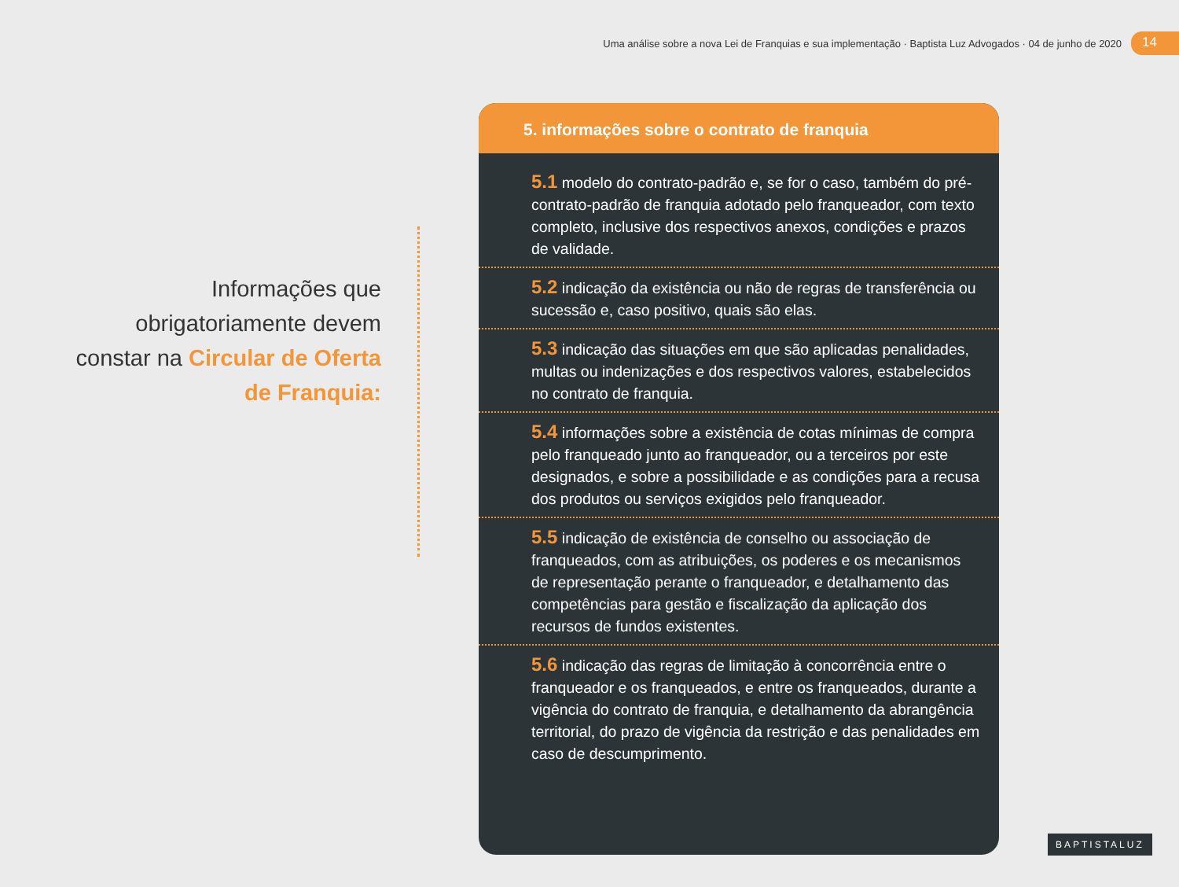Uma análise sobre a nova Lei de Franquias e sua implementação · Baptista Luz Advogados · 04 de junho de 2020 14
Informações que obrigatoriamente devem constar na Circular de Oferta de Franquia:
5. informações sobre o contrato de franquia
5.1 modelo do contrato-padrão e, se for o caso, também do pré-contrato-padrão de franquia adotado pelo franqueador, com texto completo, inclusive dos respectivos anexos, condições e prazos de validade.
5.2 indicação da existência ou não de regras de transferência ou sucessão e, caso positivo, quais são elas.
5.3 indicação das situações em que são aplicadas penalidades, multas ou indenizações e dos respectivos valores, estabelecidos no contrato de franquia.
5.4 informações sobre a existência de cotas mínimas de compra pelo franqueado junto ao franqueador, ou a terceiros por este designados, e sobre a possibilidade e as condições para a recusa dos produtos ou serviços exigidos pelo franqueador.
5.5 indicação de existência de conselho ou associação de franqueados, com as atribuições, os poderes e os mecanismos de representação perante o franqueador, e detalhamento das competências para gestão e fiscalização da aplicação dos recursos de fundos existentes.
5.6 indicação das regras de limitação à concorrência entre o franqueador e os franqueados, e entre os franqueados, durante a vigência do contrato de franquia, e detalhamento da abrangência territorial, do prazo de vigência da restrição e das penalidades em caso de descumprimento.
BAPTISTALUZ